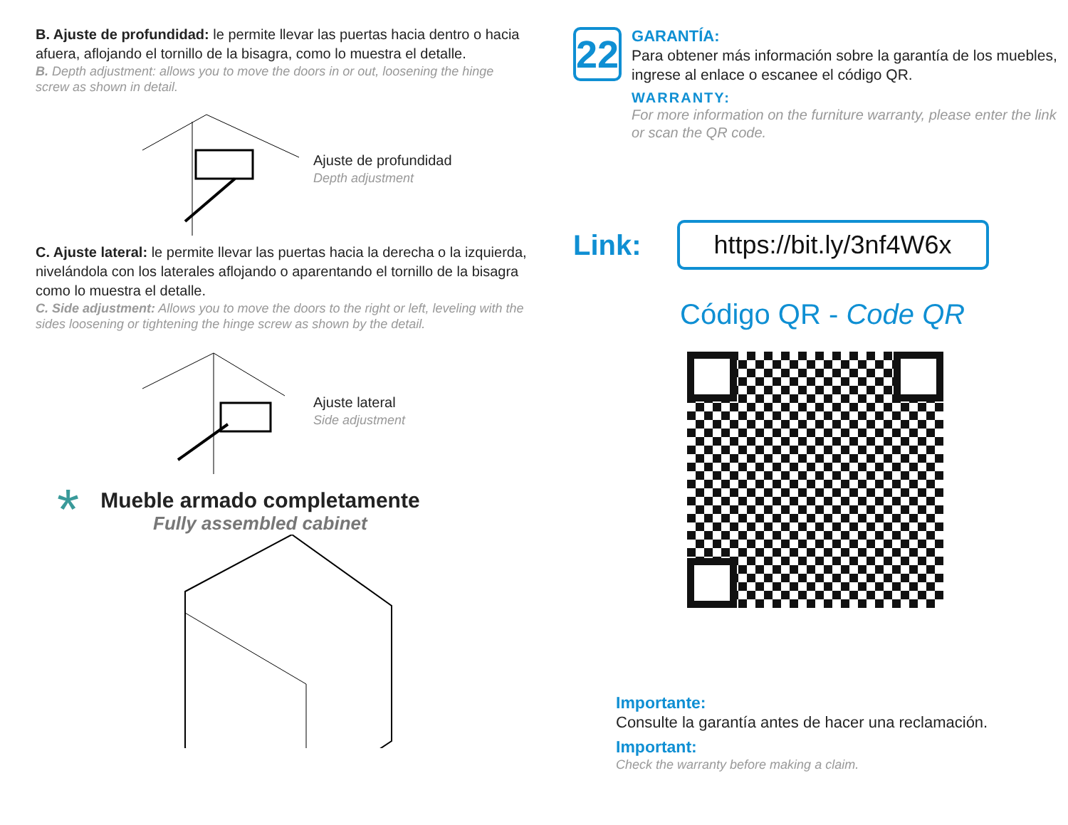B. Ajuste de profundidad: le permite llevar las puertas hacia dentro o hacia afuera, aflojando el tornillo de la bisagra, como lo muestra el detalle.
B. Depth adjustment: allows you to move the doors in or out, loosening the hinge screw as shown in detail.
Ajuste de profundidad
Depth adjustment
C. Ajuste lateral: le permite llevar las puertas hacia la derecha o la izquierda, nivelándola con los laterales aflojando o aparentando el tornillo de la bisagra como lo muestra el detalle.
C. Side adjustment: Allows you to move the doors to the right or left, leveling with the sides loosening or tightening the hinge screw as shown by the detail.
Ajuste lateral
Side adjustment
*
Mueble armado completamente
Fully assembled cabinet
22
GARANTÍA:
Para obtener más información sobre la garantía de los muebles, ingrese al enlace o escanee el código QR.
WARRANTY:
For more information on the furniture warranty, please enter the link or scan the QR code.
Link:
https://bit.ly/3nf4W6x
Código QR - Code QR
Importante:
Consulte la garantía antes de hacer una reclamación.
Important:
Check the warranty before making a claim.